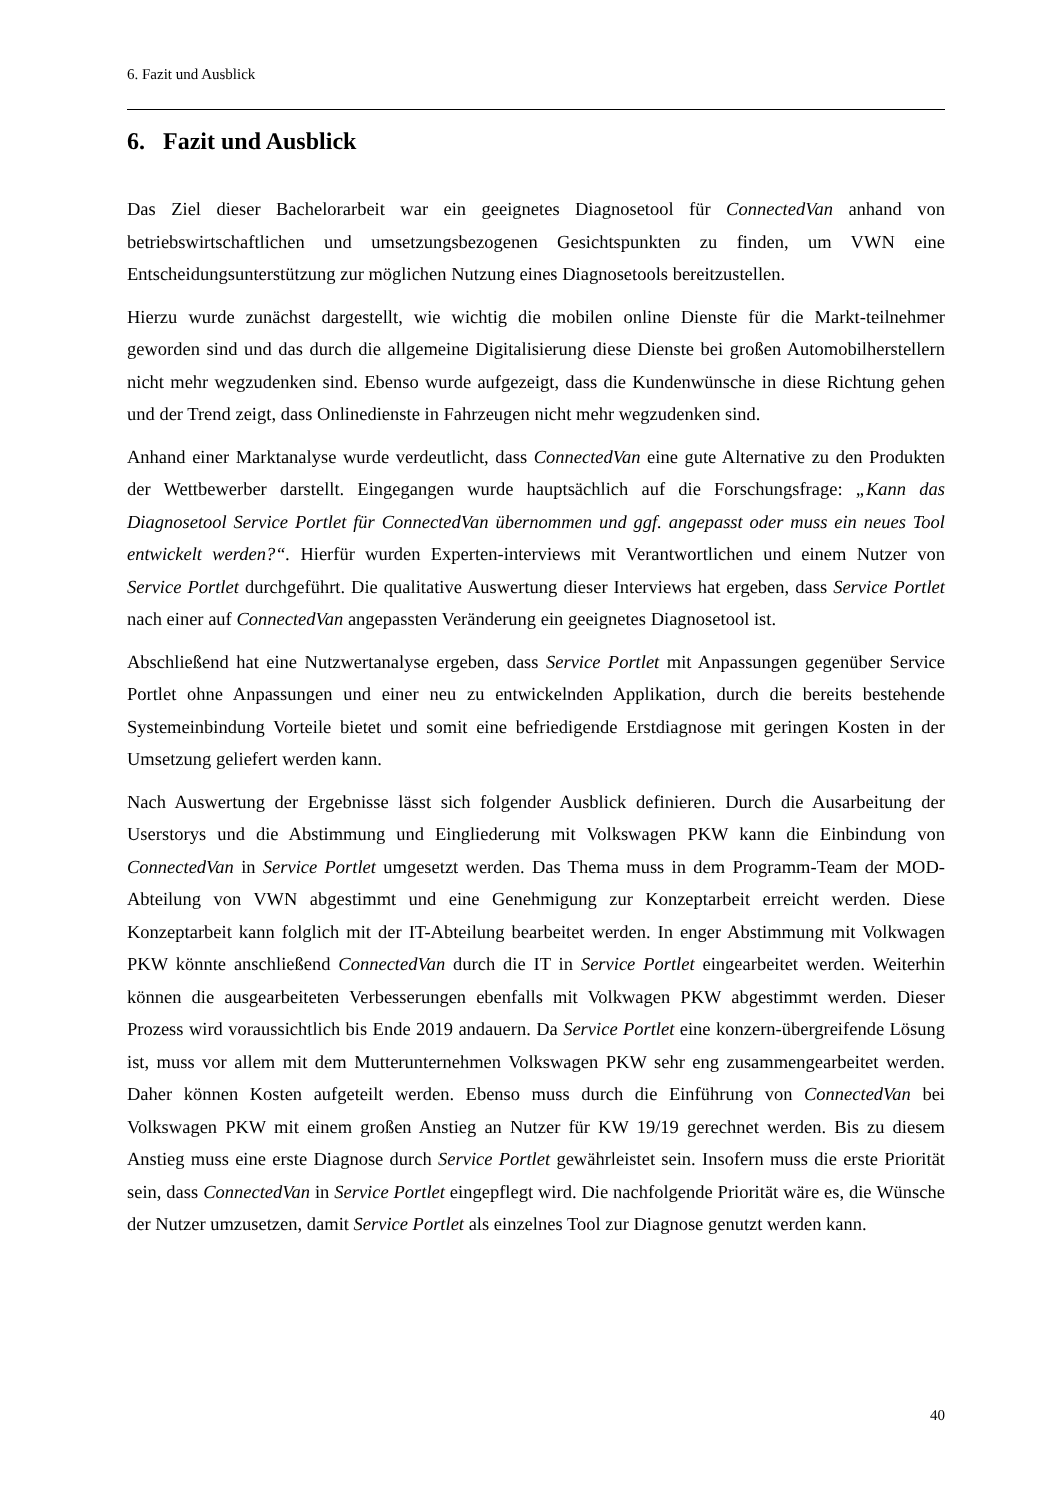6. Fazit und Ausblick
6. Fazit und Ausblick
Das Ziel dieser Bachelorarbeit war ein geeignetes Diagnosetool für ConnectedVan anhand von betriebswirtschaftlichen und umsetzungsbezogenen Gesichtspunkten zu finden, um VWN eine Entscheidungsunterstützung zur möglichen Nutzung eines Diagnosetools bereitzustellen.
Hierzu wurde zunächst dargestellt, wie wichtig die mobilen online Dienste für die Markt-teilnehmer geworden sind und das durch die allgemeine Digitalisierung diese Dienste bei großen Automobilherstellern nicht mehr wegzudenken sind. Ebenso wurde aufgezeigt, dass die Kundenwünsche in diese Richtung gehen und der Trend zeigt, dass Onlinedienste in Fahrzeugen nicht mehr wegzudenken sind.
Anhand einer Marktanalyse wurde verdeutlicht, dass ConnectedVan eine gute Alternative zu den Produkten der Wettbewerber darstellt. Eingegangen wurde hauptsächlich auf die Forschungsfrage: „Kann das Diagnosetool Service Portlet für ConnectedVan übernommen und ggf. angepasst oder muss ein neues Tool entwickelt werden?“. Hierfür wurden Experten-interviews mit Verantwortlichen und einem Nutzer von Service Portlet durchgeführt. Die qualitative Auswertung dieser Interviews hat ergeben, dass Service Portlet nach einer auf ConnectedVan angepassten Veränderung ein geeignetes Diagnosetool ist.
Abschließend hat eine Nutzwertanalyse ergeben, dass Service Portlet mit Anpassungen gegenüber Service Portlet ohne Anpassungen und einer neu zu entwickelnden Applikation, durch die bereits bestehende Systemeinbindung Vorteile bietet und somit eine befriedigende Erstdiagnose mit geringen Kosten in der Umsetzung geliefert werden kann.
Nach Auswertung der Ergebnisse lässt sich folgender Ausblick definieren. Durch die Ausarbeitung der Userstorys und die Abstimmung und Eingliederung mit Volkswagen PKW kann die Einbindung von ConnectedVan in Service Portlet umgesetzt werden. Das Thema muss in dem Programm-Team der MOD-Abteilung von VWN abgestimmt und eine Genehmigung zur Konzeptarbeit erreicht werden. Diese Konzeptarbeit kann folglich mit der IT-Abteilung bearbeitet werden. In enger Abstimmung mit Volkwagen PKW könnte anschließend ConnectedVan durch die IT in Service Portlet eingearbeitet werden. Weiterhin können die ausgearbeiteten Verbesserungen ebenfalls mit Volkwagen PKW abgestimmt werden. Dieser Prozess wird voraussichtlich bis Ende 2019 andauern. Da Service Portlet eine konzern-übergreifende Lösung ist, muss vor allem mit dem Mutterunternehmen Volkswagen PKW sehr eng zusammengearbeitet werden. Daher können Kosten aufgeteilt werden. Ebenso muss durch die Einführung von ConnectedVan bei Volkswagen PKW mit einem großen Anstieg an Nutzer für KW 19/19 gerechnet werden. Bis zu diesem Anstieg muss eine erste Diagnose durch Service Portlet gewährleistet sein. Insofern muss die erste Priorität sein, dass ConnectedVan in Service Portlet eingepflegt wird. Die nachfolgende Priorität wäre es, die Wünsche der Nutzer umzusetzen, damit Service Portlet als einzelnes Tool zur Diagnose genutzt werden kann.
40